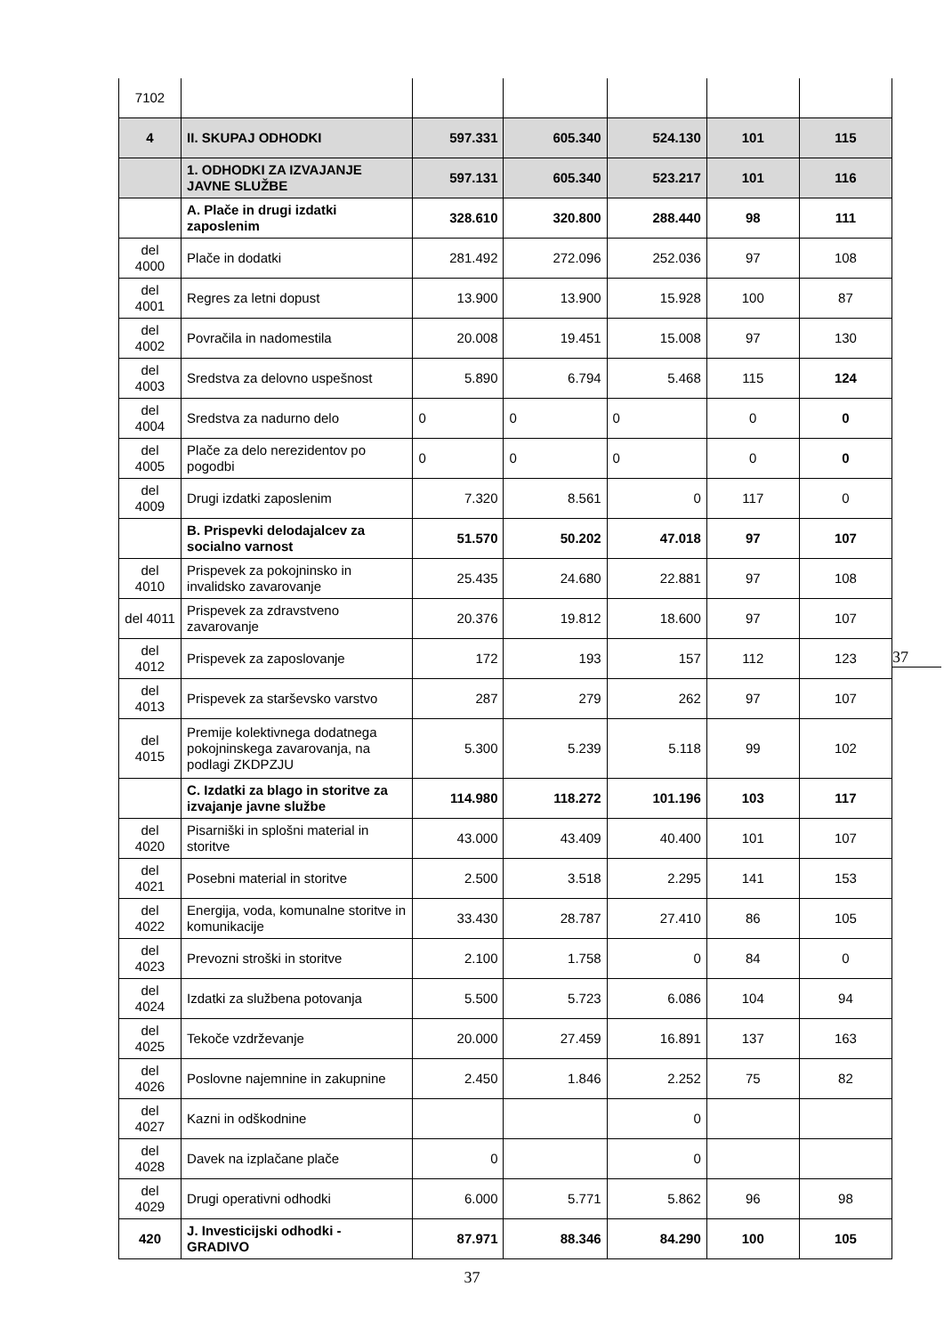| 7102 | | | | | | |
| 4 | II. SKUPAJ ODHODKI | 597.331 | 605.340 | 524.130 | 101 | 115 |
| | 1. ODHODKI ZA IZVAJANJE JAVNE SLUŽBE | 597.131 | 605.340 | 523.217 | 101 | 116 |
| | A. Plače in drugi izdatki zaposlenim | 328.610 | 320.800 | 288.440 | 98 | 111 |
| del 4000 | Plače in dodatki | 281.492 | 272.096 | 252.036 | 97 | 108 |
| del 4001 | Regres za letni dopust | 13.900 | 13.900 | 15.928 | 100 | 87 |
| del 4002 | Povračila in nadomestila | 20.008 | 19.451 | 15.008 | 97 | 130 |
| del 4003 | Sredstva za delovno uspešnost | 5.890 | 6.794 | 5.468 | 115 | 124 |
| del 4004 | Sredstva za nadurno delo | 0 | 0 | 0 | 0 | 0 |
| del 4005 | Plače za delo nerezidentov po pogodbi | 0 | 0 | 0 | 0 | 0 |
| del 4009 | Drugi izdatki zaposlenim | 7.320 | 8.561 | 0 | 117 | 0 |
| | B. Prispevki delodajalcev za socialno varnost | 51.570 | 50.202 | 47.018 | 97 | 107 |
| del 4010 | Prispevek za pokojninsko in invalidsko zavarovanje | 25.435 | 24.680 | 22.881 | 97 | 108 |
| del 4011 | Prispevek za zdravstveno zavarovanje | 20.376 | 19.812 | 18.600 | 97 | 107 |
| del 4012 | Prispevek za zaposlovanje | 172 | 193 | 157 | 112 | 123 |
| del 4013 | Prispevek za starševsko varstvo | 287 | 279 | 262 | 97 | 107 |
| del 4015 | Premije kolektivnega dodatnega pokojninskega zavarovanja, na podlagi ZKDPZJU | 5.300 | 5.239 | 5.118 | 99 | 102 |
| | C. Izdatki za blago in storitve za izvajanje javne službe | 114.980 | 118.272 | 101.196 | 103 | 117 |
| del 4020 | Pisarniški in splošni material in storitve | 43.000 | 43.409 | 40.400 | 101 | 107 |
| del 4021 | Posebni material in storitve | 2.500 | 3.518 | 2.295 | 141 | 153 |
| del 4022 | Energija, voda, komunalne storitve in komunikacije | 33.430 | 28.787 | 27.410 | 86 | 105 |
| del 4023 | Prevozni stroški in storitve | 2.100 | 1.758 | 0 | 84 | 0 |
| del 4024 | Izdatki za službena potovanja | 5.500 | 5.723 | 6.086 | 104 | 94 |
| del 4025 | Tekoče vzdrževanje | 20.000 | 27.459 | 16.891 | 137 | 163 |
| del 4026 | Poslovne najemnine in zakupnine | 2.450 | 1.846 | 2.252 | 75 | 82 |
| del 4027 | Kazni in odškodnine | | | 0 | | |
| del 4028 | Davek na izplačane plače | 0 | | 0 | | |
| del 4029 | Drugi operativni odhodki | 6.000 | 5.771 | 5.862 | 96 | 98 |
| 420 | J. Investicijski odhodki - GRADIVO | 87.971 | 88.346 | 84.290 | 100 | 105 |
37
37